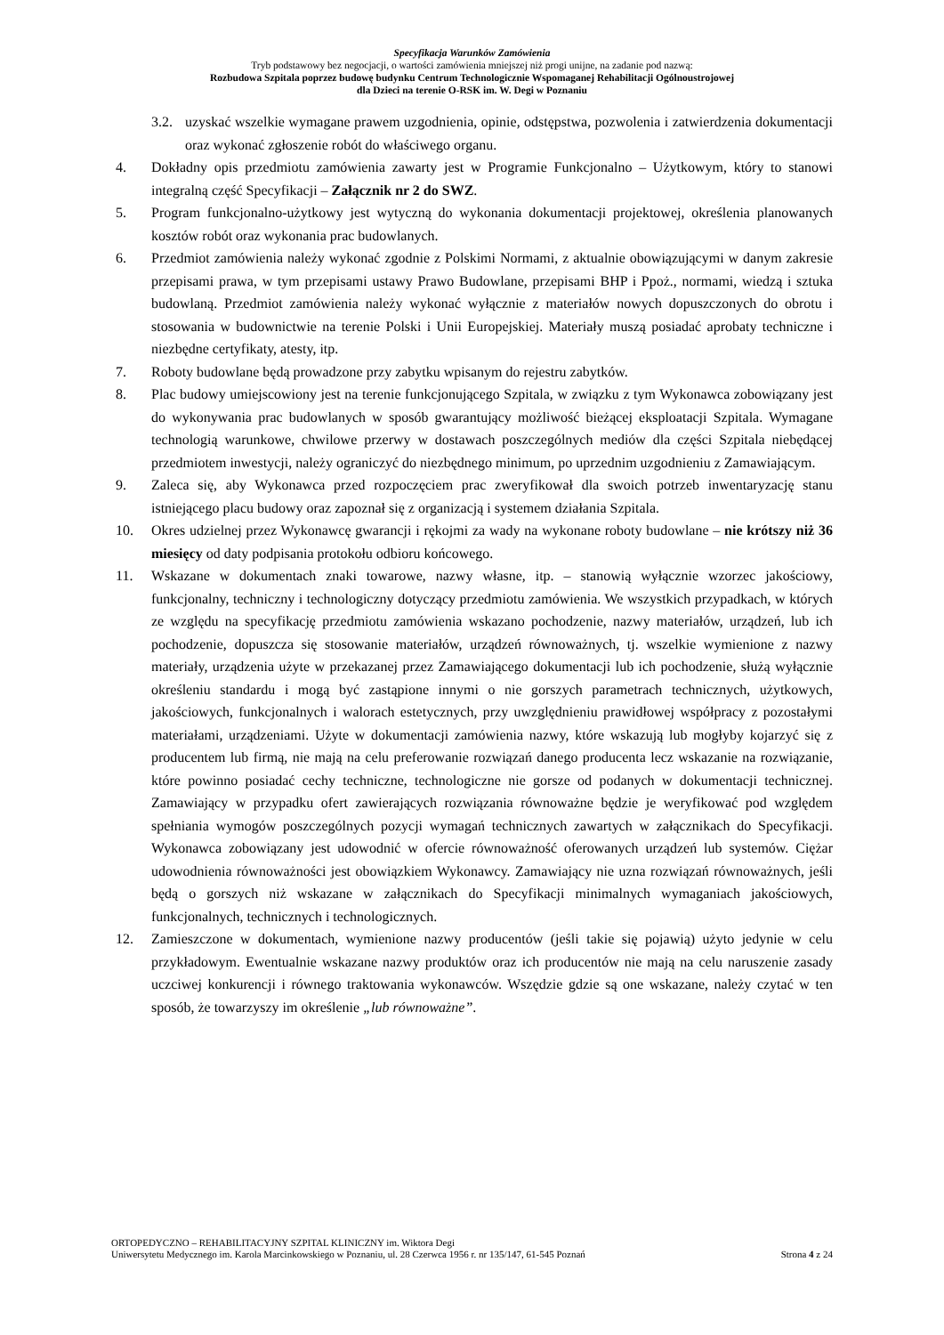Specyfikacja Warunków Zamówienia
Tryb podstawowy bez negocjacji, o wartości zamówienia mniejszej niż progi unijne, na zadanie pod nazwą:
Rozbudowa Szpitala poprzez budowę budynku Centrum Technologicznie Wspomaganej Rehabilitacji Ogólnoustrojowej
dla Dzieci na terenie O-RSK im. W. Degi w Poznaniu
3.2. uzyskać wszelkie wymagane prawem uzgodnienia, opinie, odstępstwa, pozwolenia i zatwierdzenia dokumentacji oraz wykonać zgłoszenie robót do właściwego organu.
4. Dokładny opis przedmiotu zamówienia zawarty jest w Programie Funkcjonalno – Użytkowym, który to stanowi integralną część Specyfikacji – Załącznik nr 2 do SWZ.
5. Program funkcjonalno-użytkowy jest wytyczną do wykonania dokumentacji projektowej, określenia planowanych kosztów robót oraz wykonania prac budowlanych.
6. Przedmiot zamówienia należy wykonać zgodnie z Polskimi Normami, z aktualnie obowiązującymi w danym zakresie przepisami prawa, w tym przepisami ustawy Prawo Budowlane, przepisami BHP i Ppoż., normami, wiedzą i sztuka budowlaną. Przedmiot zamówienia należy wykonać wyłącznie z materiałów nowych dopuszczonych do obrotu i stosowania w budownictwie na terenie Polski i Unii Europejskiej. Materiały muszą posiadać aprobaty techniczne i niezbędne certyfikaty, atesty, itp.
7. Roboty budowlane będą prowadzone przy zabytku wpisanym do rejestru zabytków.
8. Plac budowy umiejscowiony jest na terenie funkcjonującego Szpitala, w związku z tym Wykonawca zobowiązany jest do wykonywania prac budowlanych w sposób gwarantujący możliwość bieżącej eksploatacji Szpitala. Wymagane technologią warunkowe, chwilowe przerwy w dostawach poszczególnych mediów dla części Szpitala niebędącej przedmiotem inwestycji, należy ograniczyć do niezbędnego minimum, po uprzednim uzgodnieniu z Zamawiającym.
9. Zaleca się, aby Wykonawca przed rozpoczęciem prac zweryfikował dla swoich potrzeb inwentaryzację stanu istniejącego placu budowy oraz zapoznał się z organizacją i systemem działania Szpitala.
10. Okres udzielnej przez Wykonawcę gwarancji i rękojmi za wady na wykonane roboty budowlane – nie krótszy niż 36 miesięcy od daty podpisania protokołu odbioru końcowego.
11. Wskazane w dokumentach znaki towarowe, nazwy własne, itp. – stanowią wyłącznie wzorzec jakościowy, funkcjonalny, techniczny i technologiczny dotyczący przedmiotu zamówienia. We wszystkich przypadkach, w których ze względu na specyfikację przedmiotu zamówienia wskazano pochodzenie, nazwy materiałów, urządzeń, lub ich pochodzenie, dopuszcza się stosowanie materiałów, urządzeń równoważnych, tj. wszelkie wymienione z nazwy materiały, urządzenia użyte w przekazanej przez Zamawiającego dokumentacji lub ich pochodzenie, służą wyłącznie określeniu standardu i mogą być zastąpione innymi o nie gorszych parametrach technicznych, użytkowych, jakościowych, funkcjonalnych i walorach estetycznych, przy uwzględnieniu prawidłowej współpracy z pozostałymi materiałami, urządzeniami. Użyte w dokumentacji zamówienia nazwy, które wskazują lub mogłyby kojarzyć się z producentem lub firmą, nie mają na celu preferowanie rozwiązań danego producenta lecz wskazanie na rozwiązanie, które powinno posiadać cechy techniczne, technologiczne nie gorsze od podanych w dokumentacji technicznej. Zamawiający w przypadku ofert zawierających rozwiązania równoważne będzie je weryfikować pod względem spełniania wymogów poszczególnych pozycji wymagań technicznych zawartych w załącznikach do Specyfikacji. Wykonawca zobowiązany jest udowodnić w ofercie równoważność oferowanych urządzeń lub systemów. Ciężar udowodnienia równoważności jest obowiązkiem Wykonawcy. Zamawiający nie uzna rozwiązań równoważnych, jeśli będą o gorszych niż wskazane w załącznikach do Specyfikacji minimalnych wymaganiach jakościowych, funkcjonalnych, technicznych i technologicznych.
12. Zamieszczone w dokumentach, wymienione nazwy producentów (jeśli takie się pojawią) użyto jedynie w celu przykładowym. Ewentualnie wskazane nazwy produktów oraz ich producentów nie mają na celu naruszenie zasady uczciwej konkurencji i równego traktowania wykonawców. Wszędzie gdzie są one wskazane, należy czytać w ten sposób, że towarzyszy im określenie „lub równoważne”.
ORTOPEDYCZNO – REHABILITACYJNY SZPITAL KLINICZNY im. Wiktora Degi
Uniwersytetu Medycznego im. Karola Marcinkowskiego w Poznaniu, ul. 28 Czerwca 1956 r. nr 135/147, 61-545 Poznań Strona 4 z 24